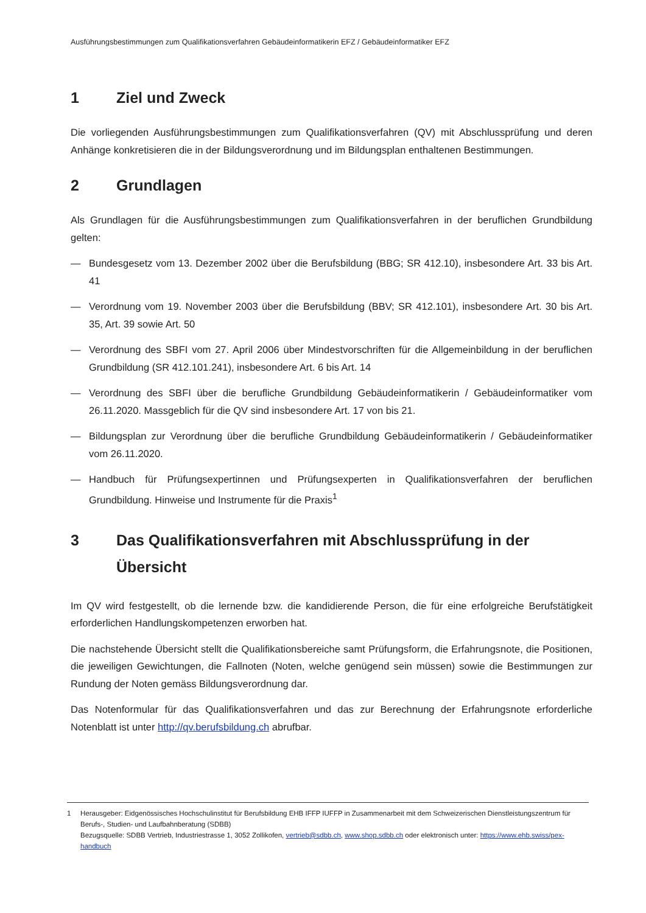Ausführungsbestimmungen zum Qualifikationsverfahren Gebäudeinformatikerin EFZ / Gebäudeinformatiker EFZ
1 Ziel und Zweck
Die vorliegenden Ausführungsbestimmungen zum Qualifikationsverfahren (QV) mit Abschlussprüfung und deren Anhänge konkretisieren die in der Bildungsverordnung und im Bildungsplan enthaltenen Bestimmungen.
2 Grundlagen
Als Grundlagen für die Ausführungsbestimmungen zum Qualifikationsverfahren in der beruflichen Grundbildung gelten:
— Bundesgesetz vom 13. Dezember 2002 über die Berufsbildung (BBG; SR 412.10), insbesondere Art. 33 bis Art. 41
— Verordnung vom 19. November 2003 über die Berufsbildung (BBV; SR 412.101), insbesondere Art. 30 bis Art. 35, Art. 39 sowie Art. 50
— Verordnung des SBFI vom 27. April 2006 über Mindestvorschriften für die Allgemeinbildung in der beruflichen Grundbildung (SR 412.101.241), insbesondere Art. 6 bis Art. 14
— Verordnung des SBFI über die berufliche Grundbildung Gebäudeinformatikerin / Gebäudeinformatiker vom 26.11.2020. Massgeblich für die QV sind insbesondere Art. 17 von bis 21.
— Bildungsplan zur Verordnung über die berufliche Grundbildung Gebäudeinformatikerin / Gebäudeinformatiker vom 26.11.2020.
— Handbuch für Prüfungsexpertinnen und Prüfungsexperten in Qualifikationsverfahren der beruflichen Grundbildung. Hinweise und Instrumente für die Praxis<sup>1</sup>
3 Das Qualifikationsverfahren mit Abschlussprüfung in der Übersicht
Im QV wird festgestellt, ob die lernende bzw. die kandidierende Person, die für eine erfolgreiche Berufstätigkeit erforderlichen Handlungskompetenzen erworben hat.
Die nachstehende Übersicht stellt die Qualifikationsbereiche samt Prüfungsform, die Erfahrungsnote, die Positionen, die jeweiligen Gewichtungen, die Fallnoten (Noten, welche genügend sein müssen) sowie die Bestimmungen zur Rundung der Noten gemäss Bildungsverordnung dar.
Das Notenformular für das Qualifikationsverfahren und das zur Berechnung der Erfahrungsnote erforderliche Notenblatt ist unter http://qv.berufsbildung.ch abrufbar.
1 Herausgeber: Eidgenössisches Hochschulinstitut für Berufsbildung EHB IFFP IUFFP in Zusammenarbeit mit dem Schweizerischen Dienstleistungszentrum für Berufs-, Studien- und Laufbahnberatung (SDBB)
Bezugsquelle: SDBB Vertrieb, Industriestrasse 1, 3052 Zollikofen, vertrieb@sdbb.ch, www.shop.sdbb.ch oder elektronisch unter: https://www.ehb.swiss/pex-handbuch